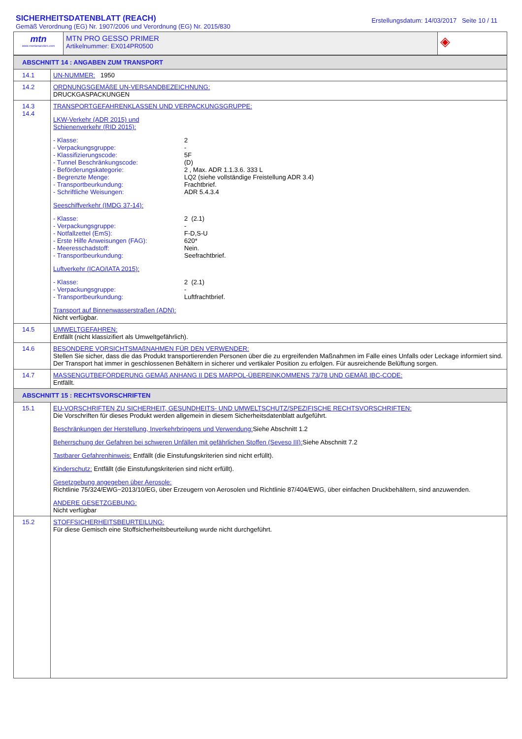SICHERHEITSDATENBLATT (REACH)
Gemäß Verordnung (EG) Nr. 1907/2006 und Verordnung (EG) Nr. 2015/830
Erstellungsdatum: 14/03/2017 Seite 10 / 11
| mtn www.montanacolors.com | MTN PRO GESSO PRIMER Artikelnummer: EX014PR0500 | ◈ |
| ABSCHNITT 14 : ANGABEN ZUM TRANSPORT | |
| 14.1 | UN-NUMMER: 1950 |
| 14.2 | ORDNUNGSGEMÄßE UN-VERSANDBEZEICHNUNG: DRUCKGASPACKUNGEN |
| 14.3 14.4 | TRANSPORTGEFAHRENKLASSEN UND VERPACKUNGSGRUPPE: LKW-Verkehr (ADR 2015) und Schienenverkehr (RID 2015): - Klasse: 2 - Verpackungsgruppe: - - Klassifizierungscode: 5F - Tunnel Beschränkungscode: (D) - Beförderungskategorie: 2 , Max. ADR 1.1.3.6. 333 L - Begrenzte Menge: LQ2 (siehe vollständige Freistellung ADR 3.4) - Transportbeurkundung: Frachtbrief. - Schriftliche Weisungen: ADR 5.4.3.4 Seeschiffverkehr (IMDG 37-14): - Klasse: 2 (2.1) - Verpackungsgruppe: - - Notfallzettel (EmS): F-D,S-U - Erste Hilfe Anweisungen (FAG): 620* - Meeresschadstoff: Nein. - Transportbeurkundung: Seefrachtbrief. Luftverkehr (ICAO/IATA 2015): - Klasse: 2 (2.1) - Verpackungsgruppe: - - Transportbeurkundung: Luftfrachtbrief. Transport auf Binnenwasserstraßen (ADN): Nicht verfügbar. |
| 14.5 | UMWELTGEFAHREN: Entfällt (nicht klassizifiert als Umweltgefährlich). |
| 14.6 | BESONDERE VORSICHTSMAßNAHMEN FÜR DEN VERWENDER: Stellen Sie sicher, dass die das Produkt transportierenden Personen über die zu ergreifenden Maßnahmen im Falle eines Unfalls oder Leckage informiert sind. Der Transport hat immer in geschlossenen Behältern in sicherer und vertikaler Position zu erfolgen. Für ausreichende Belüftung sorgen. |
| 14.7 | MASSENGUTBEFÖRDERUNG GEMÄß ANHANG II DES MARPOL-ÜBEREINKOMMENS 73/78 UND GEMÄß IBC-CODE: Entfällt. |
| ABSCHNITT 15 : RECHTSVORSCHRIFTEN | |
| 15.1 | EU-VORSCHRIFTEN ZU SICHERHEIT, GESUNDHEITS- UND UMWELTSCHUTZ/SPEZIFISCHE RECHTSVORSCHRIFTEN: Die Vorschriften für dieses Produkt werden allgemein in diesem Sicherheitsdatenblatt aufgeführt. Beschränkungen der Herstellung, Inverkehrbringens und Verwendung: Siehe Abschnitt 1.2 Beherrschung der Gefahren bei schweren Unfällen mit gefährlichen Stoffen (Seveso III): Siehe Abschnitt 7.2 Tastbarer Gefahrenhinweis: Entfällt (die Einstufungskriterien sind nicht erfüllt). Kinderschutz: Entfällt (die Einstufungskriterien sind nicht erfüllt). Gesetzgebung angegeben über Aerosole: Richtlinie 75/324/EWG~2013/10/EG, über Erzeugern von Aerosolen und Richtlinie 87/404/EWG, über einfachen Druckbehältern, sind anzuwenden. ANDERE GESETZGEBUNG: Nicht verfügbar |
| 15.2 | STOFFSICHERHEITSBEURTEILUNG: Für diese Gemisch eine Stoffsicherheitsbeurteilung wurde nicht durchgeführt. |